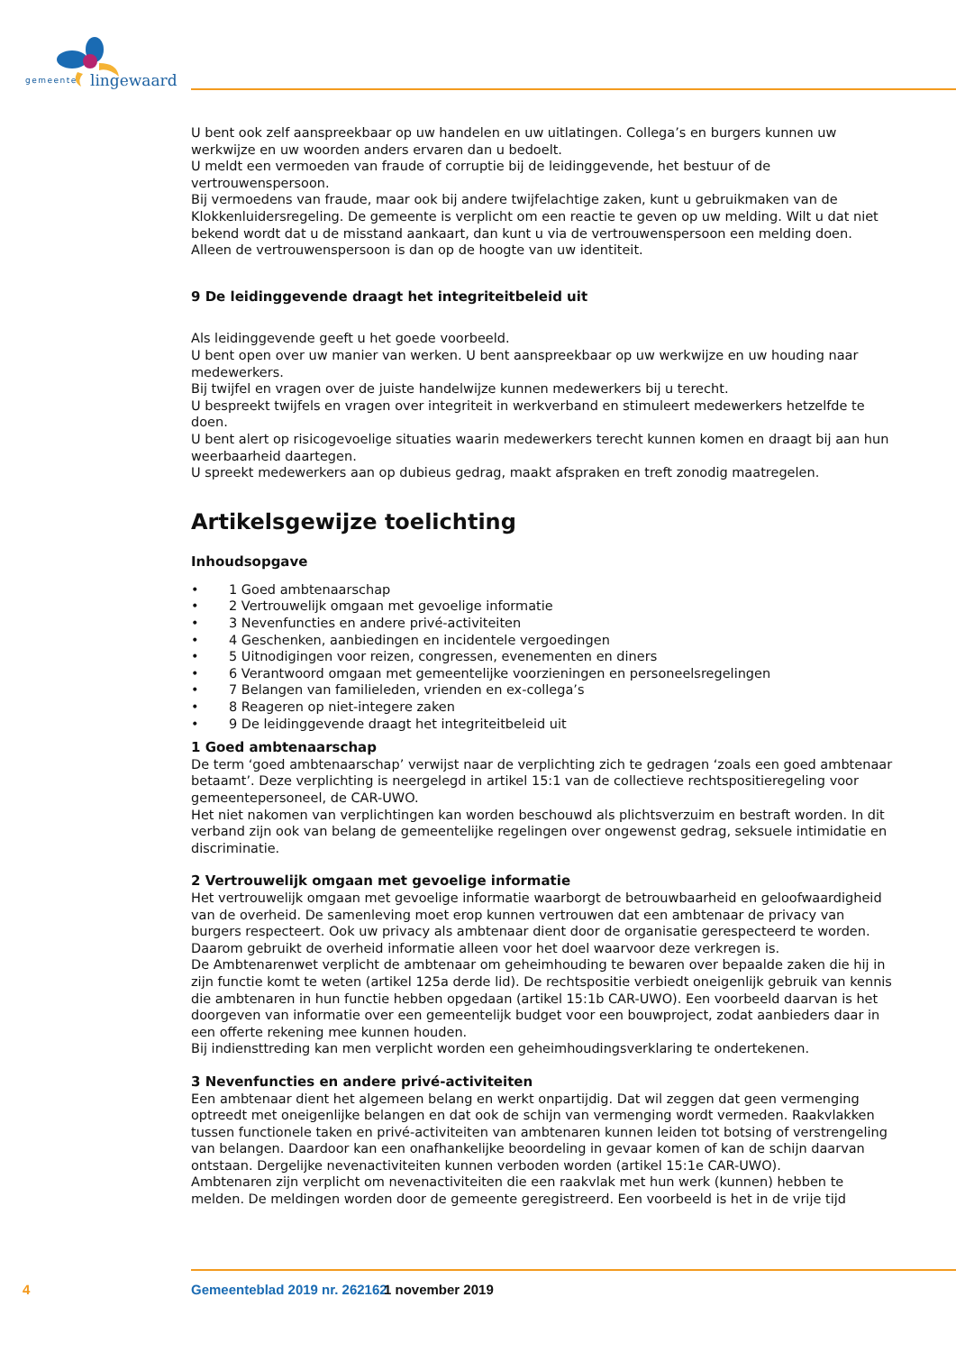gemeente lingewaard
U bent ook zelf aanspreekbaar op uw handelen en uw uitlatingen. Collega’s en burgers kunnen uw werkwijze en uw woorden anders ervaren dan u bedoelt.
U meldt een vermoeden van fraude of corruptie bij de leidinggevende, het bestuur of de vertrouwenspersoon.
Bij vermoedens van fraude, maar ook bij andere twijfelachtige zaken, kunt u gebruikmaken van de Klokkenluidersregeling. De gemeente is verplicht om een reactie te geven op uw melding. Wilt u dat niet bekend wordt dat u de misstand aankaart, dan kunt u via de vertrouwenspersoon een melding doen. Alleen de vertrouwenspersoon is dan op de hoogte van uw identiteit.
9 De leidinggevende draagt het integriteitbeleid uit
Als leidinggevende geeft u het goede voorbeeld.
U bent open over uw manier van werken. U bent aanspreekbaar op uw werkwijze en uw houding naar medewerkers.
Bij twijfel en vragen over de juiste handelwijze kunnen medewerkers bij u terecht.
U bespreekt twijfels en vragen over integriteit in werkverband en stimuleert medewerkers hetzelfde te doen.
U bent alert op risicogevoelige situaties waarin medewerkers terecht kunnen komen en draagt bij aan hun weerbaarheid daartegen.
U spreekt medewerkers aan op dubieus gedrag, maakt afspraken en treft zonodig maatregelen.
Artikelsgewijze toelichting
Inhoudsopgave
• 1 Goed ambtenaarschap
• 2 Vertrouwelijk omgaan met gevoelige informatie
• 3 Nevenfuncties en andere privé-activiteiten
• 4 Geschenken, aanbiedingen en incidentele vergoedingen
• 5 Uitnodigingen voor reizen, congressen, evenementen en diners
• 6 Verantwoord omgaan met gemeentelijke voorzieningen en personeelsregelingen
• 7 Belangen van familieleden, vrienden en ex-collega’s
• 8 Reageren op niet-integere zaken
• 9 De leidinggevende draagt het integriteitbeleid uit
1 Goed ambtenaarschap
De term ‘goed ambtenaarschap’ verwijst naar de verplichting zich te gedragen ‘zoals een goed ambtenaar betaamt’. Deze verplichting is neergelegd in artikel 15:1 van de collectieve rechtspositieregeling voor gemeentepersoneel, de CAR-UWO.
Het niet nakomen van verplichtingen kan worden beschouwd als plichtsverzuim en bestraft worden. In dit verband zijn ook van belang de gemeentelijke regelingen over ongewenst gedrag, seksuele intimidatie en discriminatie.
2 Vertrouwelijk omgaan met gevoelige informatie
Het vertrouwelijk omgaan met gevoelige informatie waarborgt de betrouwbaarheid en geloofwaardigheid van de overheid. De samenleving moet erop kunnen vertrouwen dat een ambtenaar de privacy van burgers respecteert. Ook uw privacy als ambtenaar dient door de organisatie gerespecteerd te worden. Daarom gebruikt de overheid informatie alleen voor het doel waarvoor deze verkregen is.
De Ambtenarenwet verplicht de ambtenaar om geheimhouding te bewaren over bepaalde zaken die hij in zijn functie komt te weten (artikel 125a derde lid). De rechtspositie verbiedt oneigenlijk gebruik van kennis die ambtenaren in hun functie hebben opgedaan (artikel 15:1b CAR-UWO). Een voorbeeld daarvan is het doorgeven van informatie over een gemeentelijk budget voor een bouwproject, zodat aanbieders daar in een offerte rekening mee kunnen houden.
Bij indiensttreding kan men verplicht worden een geheimhoudingsverklaring te ondertekenen.
3 Nevenfuncties en andere privé-activiteiten
Een ambtenaar dient het algemeen belang en werkt onpartijdig. Dat wil zeggen dat geen vermenging optreedt met oneigenlijke belangen en dat ook de schijn van vermenging wordt vermeden. Raakvlakken tussen functionele taken en privé-activiteiten van ambtenaren kunnen leiden tot botsing of verstrengeling van belangen. Daardoor kan een onafhankelijke beoordeling in gevaar komen of kan de schijn daarvan ontstaan. Dergelijke nevenactiviteiten kunnen verboden worden (artikel 15:1e CAR-UWO).
Ambtenaren zijn verplicht om nevenactiviteiten die een raakvlak met hun werk (kunnen) hebben te melden. De meldingen worden door de gemeente geregistreerd. Een voorbeeld is het in de vrije tijd
4 Gemeenteblad 2019 nr. 262162 1 november 2019